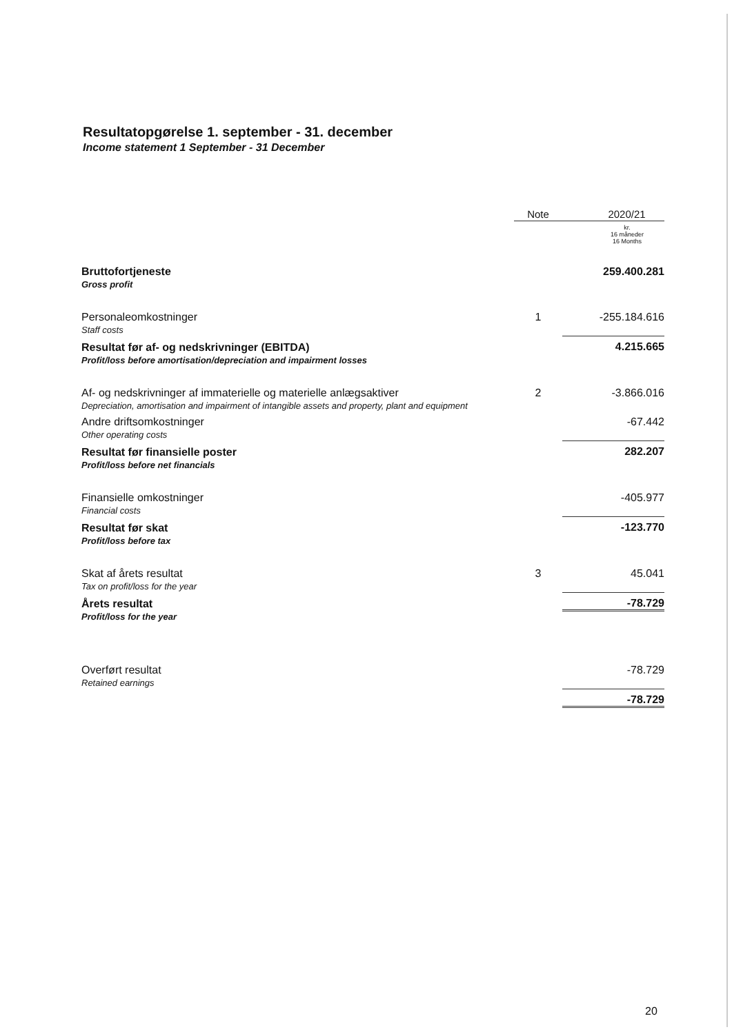Resultatopgørelse 1. september - 31. december
Income statement 1 September - 31 December
| | Note | 2020/21 |
| | | kr. 16 måneder 16 Months |
| Bruttofortjeneste Gross profit | | 259.400.281 |
| Personaleomkostninger Staff costs | 1 | -255.184.616 |
| Resultat før af- og nedskrivninger (EBITDA) Profit/loss before amortisation/depreciation and impairment losses | | 4.215.665 |
| Af- og nedskrivninger af immaterielle og materielle anlægsaktiver Depreciation, amortisation and impairment of intangible assets and property, plant and equipment | 2 | -3.866.016 |
| Andre driftsomkostninger Other operating costs | | -67.442 |
| Resultat før finansielle poster Profit/loss before net financials | | 282.207 |
| Finansielle omkostninger Financial costs | | -405.977 |
| Resultat før skat Profit/loss before tax | | -123.770 |
| Skat af årets resultat Tax on profit/loss for the year | 3 | 45.041 |
| Årets resultat Profit/loss for the year | | -78.729 |
| Overført resultat Retained earnings | | -78.729 |
| | | -78.729 |
20